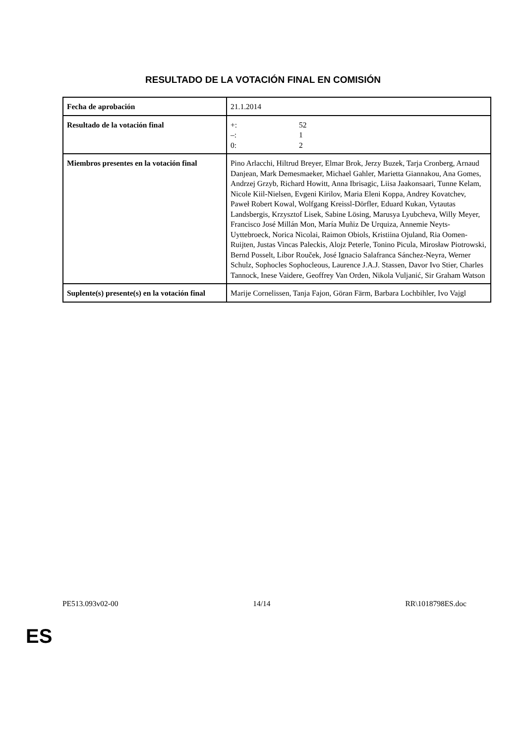RESULTADO DE LA VOTACIÓN FINAL EN COMISIÓN
| Fecha de aprobación | 21.1.2014 |
| Resultado de la votación final | +: 52 –: 1 0: 2 |
| Miembros presentes en la votación final | Pino Arlacchi, Hiltrud Breyer, Elmar Brok, Jerzy Buzek, Tarja Cronberg, Arnaud Danjean, Mark Demesmaeker, Michael Gahler, Marietta Giannakou, Ana Gomes, Andrzej Grzyb, Richard Howitt, Anna Ibrisagic, Liisa Jaakonsaari, Tunne Kelam, Nicole Kiil-Nielsen, Evgeni Kirilov, Maria Eleni Koppa, Andrey Kovatchev, Paweł Robert Kowal, Wolfgang Kreissl-Dörfler, Eduard Kukan, Vytautas Landsbergis, Krzysztof Lisek, Sabine Lösing, Marusya Lyubcheva, Willy Meyer, Francisco José Millán Mon, María Muñiz De Urquiza, Annemie Neyts-Uyttebroeck, Norica Nicolai, Raimon Obiols, Kristiina Ojuland, Ria Oomen-Ruijten, Justas Vincas Paleckis, Alojz Peterle, Tonino Picula, Mirosław Piotrowski, Bernd Posselt, Libor Rouček, José Ignacio Salafranca Sánchez-Neyra, Werner Schulz, Sophocles Sophocleous, Laurence J.A.J. Stassen, Davor Ivo Stier, Charles Tannock, Inese Vaidere, Geoffrey Van Orden, Nikola Vuljanić, Sir Graham Watson |
| Suplente(s) presente(s) en la votación final | Marije Cornelissen, Tanja Fajon, Göran Färm, Barbara Lochbihler, Ivo Vajgl |
PE513.093v02-00 14/14 RR\1018798ES.doc
ES